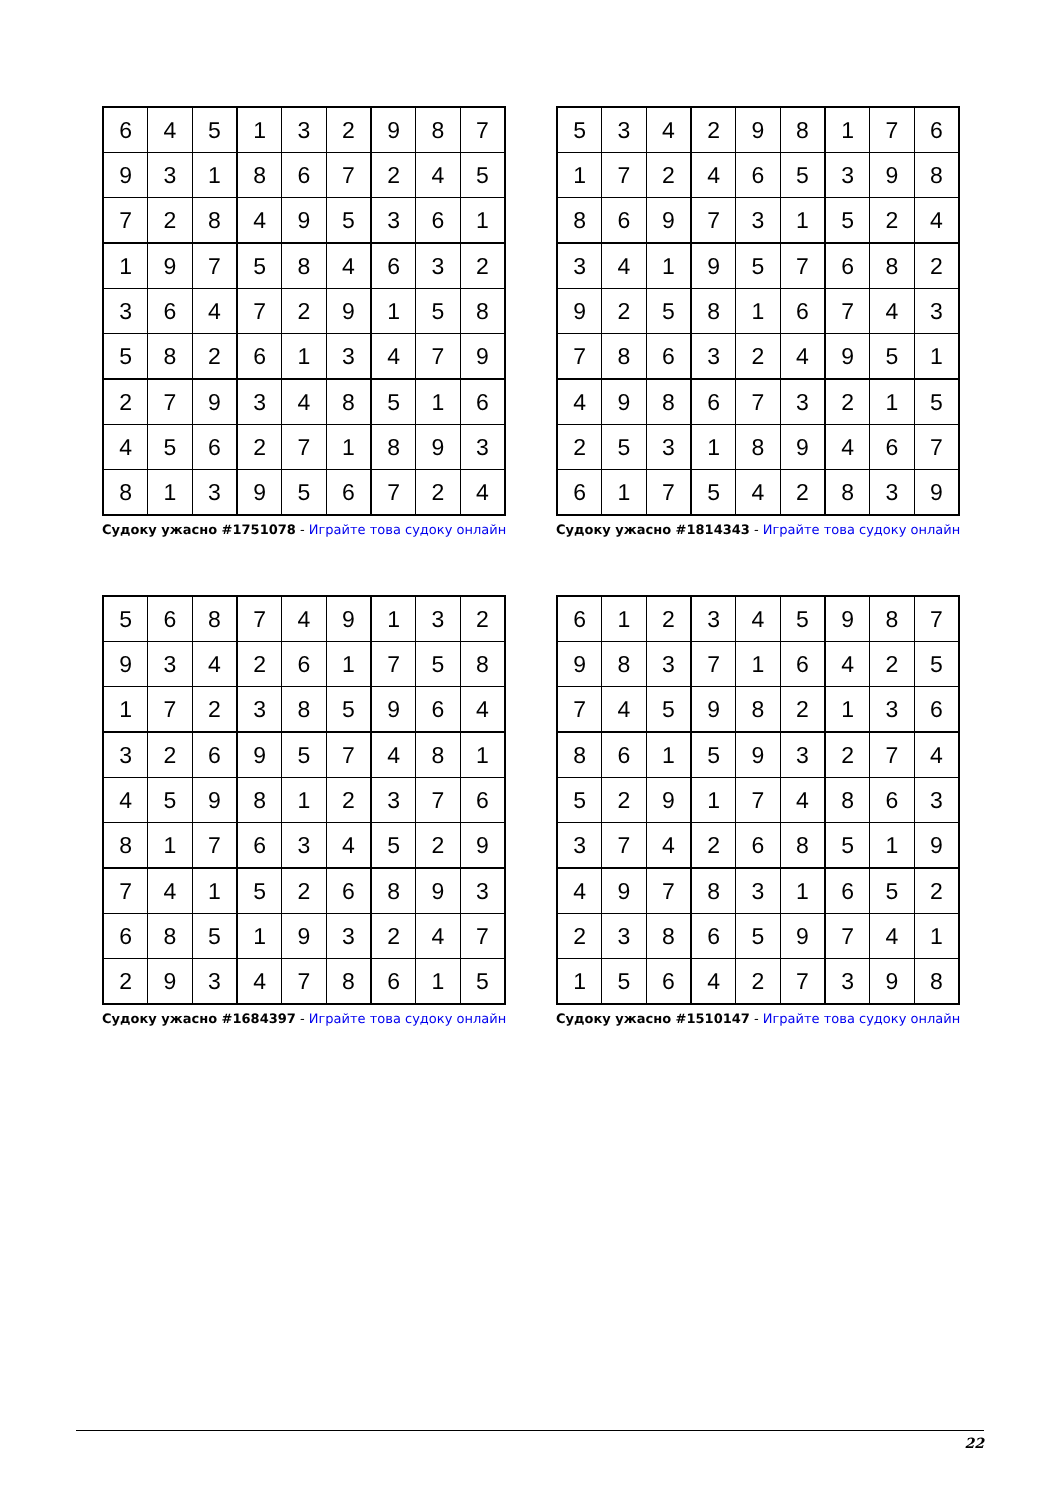| 6 | 4 | 5 | 1 | 3 | 2 | 9 | 8 | 7 |
| 9 | 3 | 1 | 8 | 6 | 7 | 2 | 4 | 5 |
| 7 | 2 | 8 | 4 | 9 | 5 | 3 | 6 | 1 |
| 1 | 9 | 7 | 5 | 8 | 4 | 6 | 3 | 2 |
| 3 | 6 | 4 | 7 | 2 | 9 | 1 | 5 | 8 |
| 5 | 8 | 2 | 6 | 1 | 3 | 4 | 7 | 9 |
| 2 | 7 | 9 | 3 | 4 | 8 | 5 | 1 | 6 |
| 4 | 5 | 6 | 2 | 7 | 1 | 8 | 9 | 3 |
| 8 | 1 | 3 | 9 | 5 | 6 | 7 | 2 | 4 |
Судоку ужасно #1751078 - Играйте това судоку онлайн
| 5 | 3 | 4 | 2 | 9 | 8 | 1 | 7 | 6 |
| 1 | 7 | 2 | 4 | 6 | 5 | 3 | 9 | 8 |
| 8 | 6 | 9 | 7 | 3 | 1 | 5 | 2 | 4 |
| 3 | 4 | 1 | 9 | 5 | 7 | 6 | 8 | 2 |
| 9 | 2 | 5 | 8 | 1 | 6 | 7 | 4 | 3 |
| 7 | 8 | 6 | 3 | 2 | 4 | 9 | 5 | 1 |
| 4 | 9 | 8 | 6 | 7 | 3 | 2 | 1 | 5 |
| 2 | 5 | 3 | 1 | 8 | 9 | 4 | 6 | 7 |
| 6 | 1 | 7 | 5 | 4 | 2 | 8 | 3 | 9 |
Судоку ужасно #1814343 - Играйте това судоку онлайн
| 5 | 6 | 8 | 7 | 4 | 9 | 1 | 3 | 2 |
| 9 | 3 | 4 | 2 | 6 | 1 | 7 | 5 | 8 |
| 1 | 7 | 2 | 3 | 8 | 5 | 9 | 6 | 4 |
| 3 | 2 | 6 | 9 | 5 | 7 | 4 | 8 | 1 |
| 4 | 5 | 9 | 8 | 1 | 2 | 3 | 7 | 6 |
| 8 | 1 | 7 | 6 | 3 | 4 | 5 | 2 | 9 |
| 7 | 4 | 1 | 5 | 2 | 6 | 8 | 9 | 3 |
| 6 | 8 | 5 | 1 | 9 | 3 | 2 | 4 | 7 |
| 2 | 9 | 3 | 4 | 7 | 8 | 6 | 1 | 5 |
Судоку ужасно #1684397 - Играйте това судоку онлайн
| 6 | 1 | 2 | 3 | 4 | 5 | 9 | 8 | 7 |
| 9 | 8 | 3 | 7 | 1 | 6 | 4 | 2 | 5 |
| 7 | 4 | 5 | 9 | 8 | 2 | 1 | 3 | 6 |
| 8 | 6 | 1 | 5 | 9 | 3 | 2 | 7 | 4 |
| 5 | 2 | 9 | 1 | 7 | 4 | 8 | 6 | 3 |
| 3 | 7 | 4 | 2 | 6 | 8 | 5 | 1 | 9 |
| 4 | 9 | 7 | 8 | 3 | 1 | 6 | 5 | 2 |
| 2 | 3 | 8 | 6 | 5 | 9 | 7 | 4 | 1 |
| 1 | 5 | 6 | 4 | 2 | 7 | 3 | 9 | 8 |
Судоку ужасно #1510147 - Играйте това судоку онлайн
22